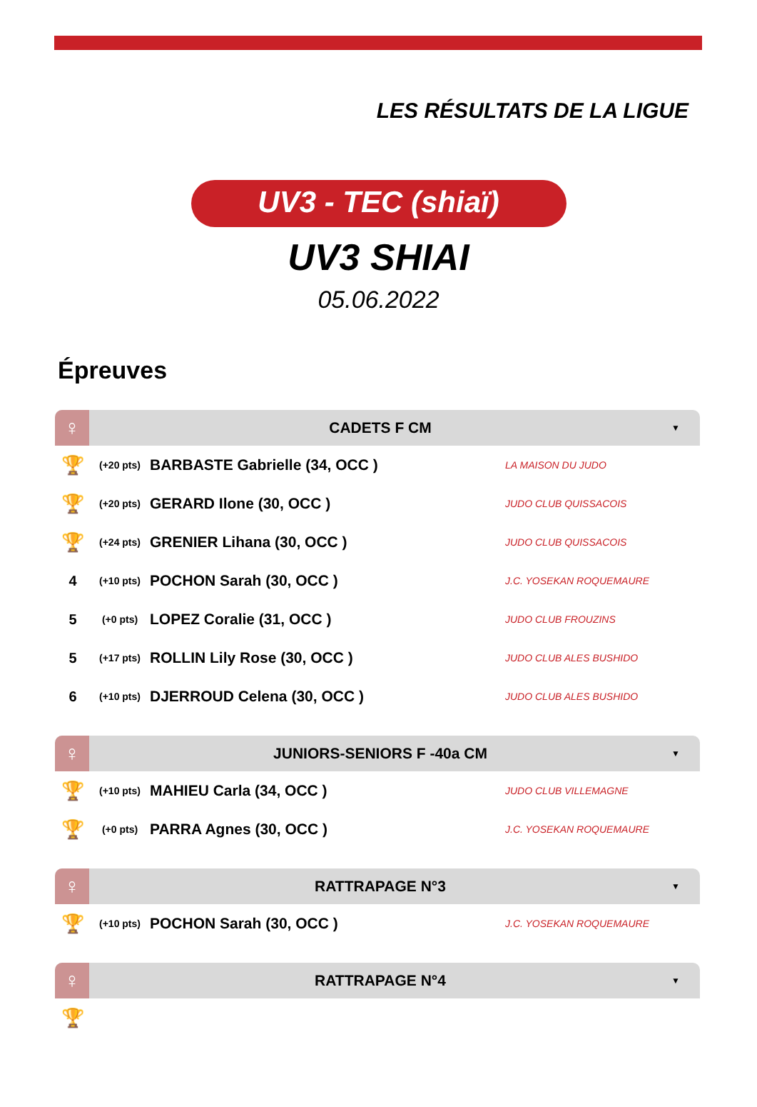LES RÉSULTATS DE LA LIGUE
UV3 - TEC (shiaï)
UV3 SHIAI
05.06.2022
Épreuves
♀
CADETS F CM
▼
| 🏆 | (+20 pts) | BARBASTE Gabrielle (34, OCC ) | LA MAISON DU JUDO |
| 🏆 | (+20 pts) | GERARD Ilone (30, OCC ) | JUDO CLUB QUISSACOIS |
| 🏆 | (+24 pts) | GRENIER Lihana (30, OCC ) | JUDO CLUB QUISSACOIS |
| 4 | (+10 pts) | POCHON Sarah (30, OCC ) | J.C. YOSEKAN ROQUEMAURE |
| 5 | (+0 pts) | LOPEZ Coralie (31, OCC ) | JUDO CLUB FROUZINS |
| 5 | (+17 pts) | ROLLIN Lily Rose (30, OCC ) | JUDO CLUB ALES BUSHIDO |
| 6 | (+10 pts) | DJERROUD Celena (30, OCC ) | JUDO CLUB ALES BUSHIDO |
♀
JUNIORS-SENIORS F -40a CM
▼
| 🏆 | (+10 pts) | MAHIEU Carla (34, OCC ) | JUDO CLUB VILLEMAGNE |
| 🏆 | (+0 pts) | PARRA Agnes (30, OCC ) | J.C. YOSEKAN ROQUEMAURE |
♀
RATTRAPAGE N°3
▼
| 🏆 | (+10 pts) | POCHON Sarah (30, OCC ) | J.C. YOSEKAN ROQUEMAURE |
♀
RATTRAPAGE N°4
▼
| 🏆 | | | |